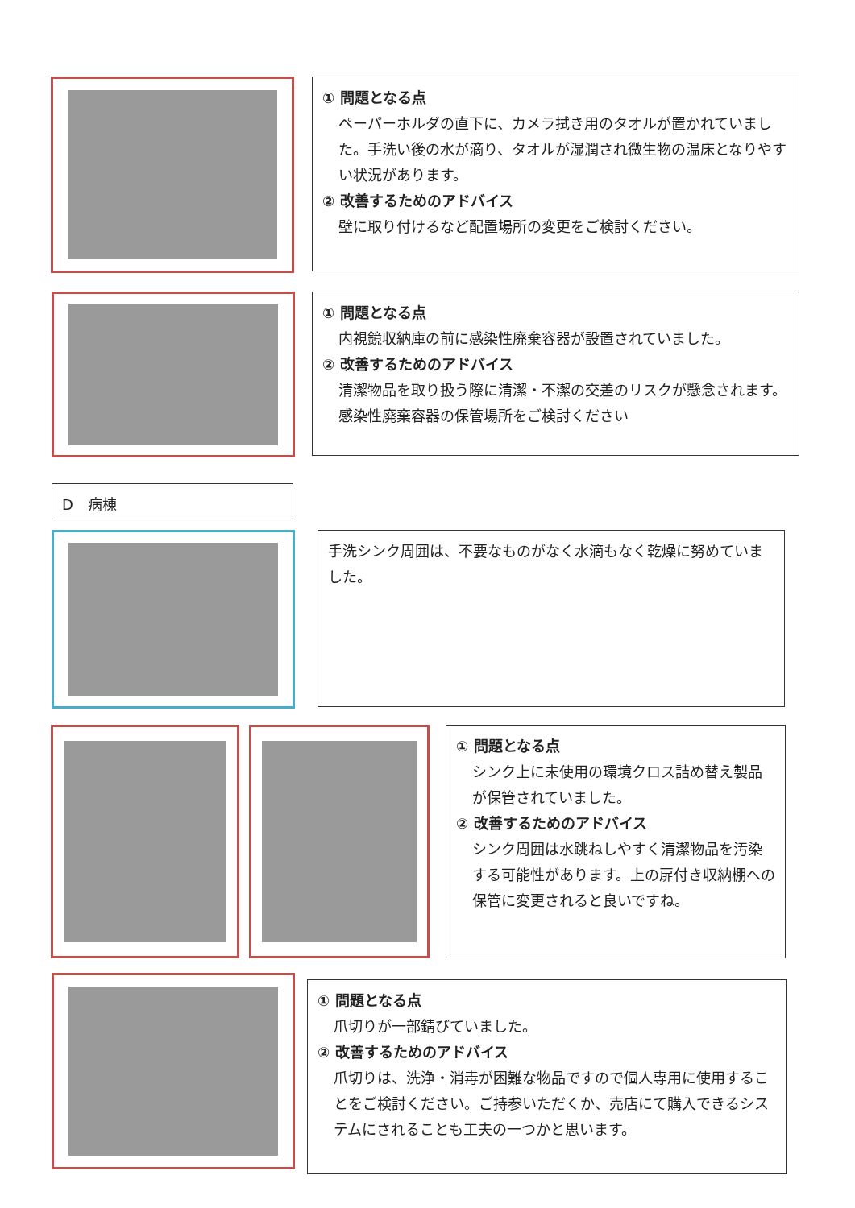① 問題となる点
ペーパーホルダの直下に、カメラ拭き用のタオルが置かれていました。手洗い後の水が滴り、タオルが湿潤され微生物の温床となりやすい状況があります。
② 改善するためのアドバイス
壁に取り付けるなど配置場所の変更をご検討ください。
① 問題となる点
内視鏡収納庫の前に感染性廃棄容器が設置されていました。
② 改善するためのアドバイス
清潔物品を取り扱う際に清潔・不潔の交差のリスクが懸念されます。感染性廃棄容器の保管場所をご検討ください
D　病棟
手洗シンク周囲は、不要なものがなく水滴もなく乾燥に努めていました。
① 問題となる点
シンク上に未使用の環境クロス詰め替え製品が保管されていました。
② 改善するためのアドバイス
シンク周囲は水跳ねしやすく清潔物品を汚染する可能性があります。上の扉付き収納棚への保管に変更されると良いですね。
① 問題となる点
爪切りが一部錆びていました。
② 改善するためのアドバイス
爪切りは、洗浄・消毒が困難な物品ですので個人専用に使用することをご検討ください。ご持参いただくか、売店にて購入できるシステムにされることも工夫の一つかと思います。